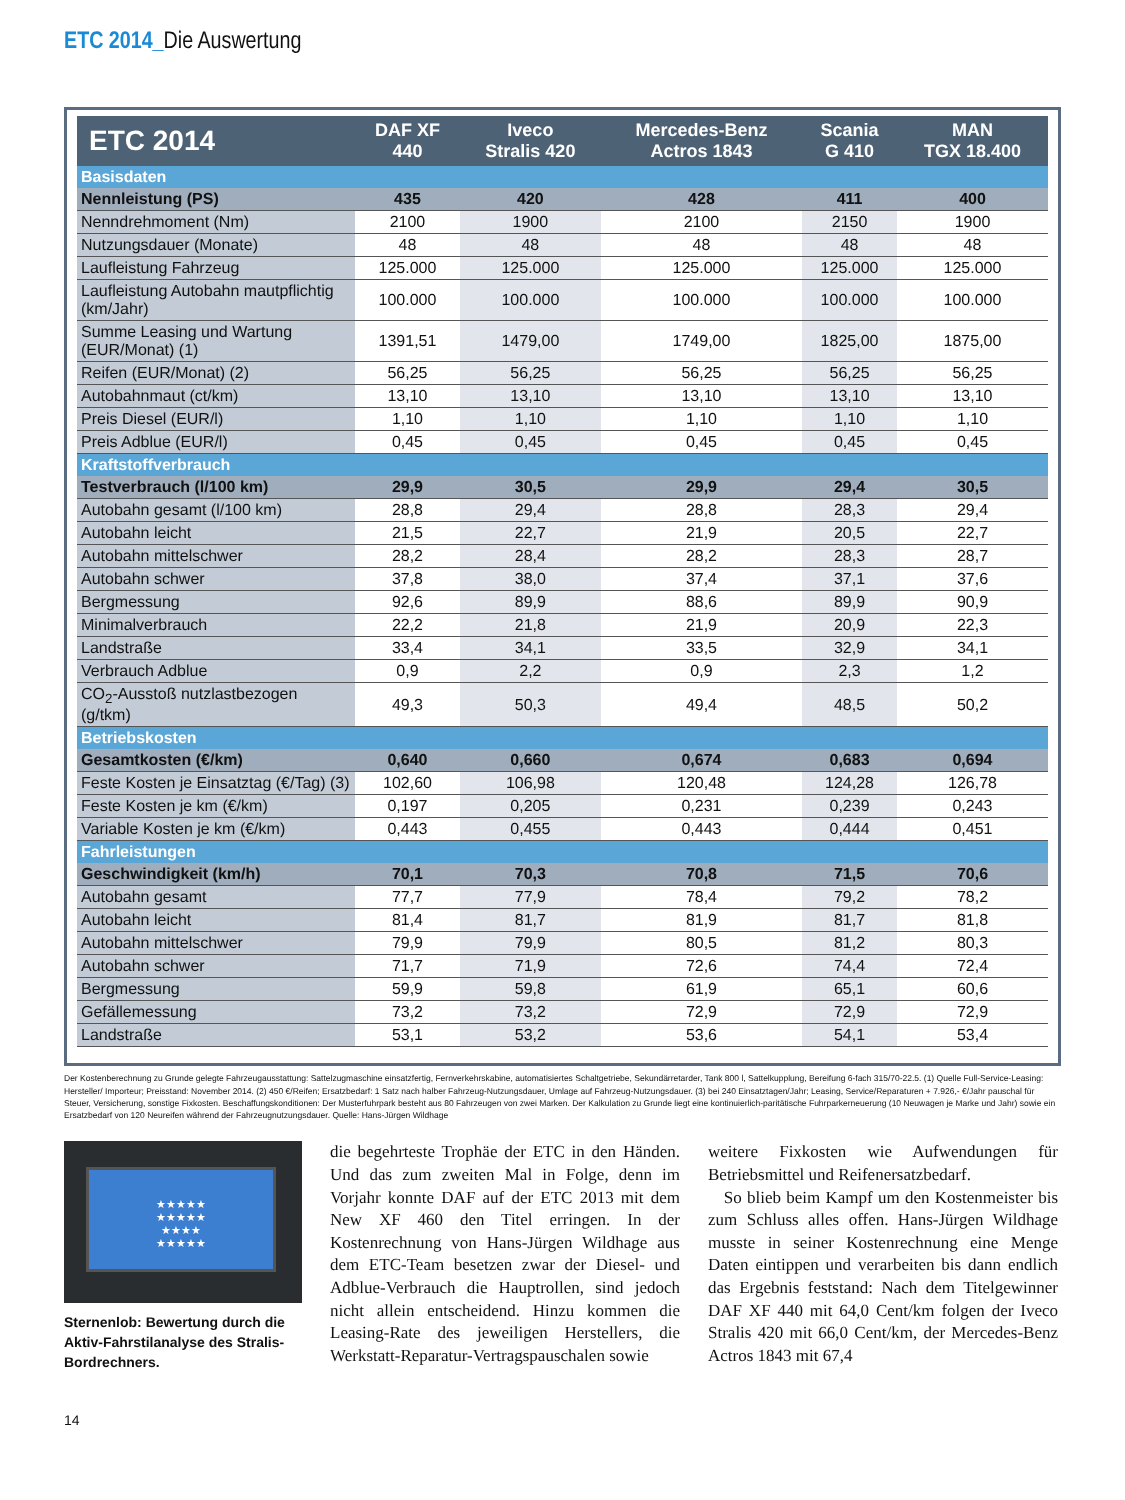ETC 2014_Die Auswertung
| ETC 2014 | DAF XF 440 | Iveco Stralis 420 | Mercedes-Benz Actros 1843 | Scania G 410 | MAN TGX 18.400 |
| --- | --- | --- | --- | --- | --- |
| Basisdaten | | | | | |
| Nennleistung (PS) | 435 | 420 | 428 | 411 | 400 |
| Nenndrehmoment (Nm) | 2100 | 1900 | 2100 | 2150 | 1900 |
| Nutzungsdauer (Monate) | 48 | 48 | 48 | 48 | 48 |
| Laufleistung Fahrzeug | 125.000 | 125.000 | 125.000 | 125.000 | 125.000 |
| Laufleistung Autobahn mautpflichtig (km/Jahr) | 100.000 | 100.000 | 100.000 | 100.000 | 100.000 |
| Summe Leasing und Wartung (EUR/Monat) (1) | 1391,51 | 1479,00 | 1749,00 | 1825,00 | 1875,00 |
| Reifen (EUR/Monat) (2) | 56,25 | 56,25 | 56,25 | 56,25 | 56,25 |
| Autobahnmaut (ct/km) | 13,10 | 13,10 | 13,10 | 13,10 | 13,10 |
| Preis Diesel (EUR/l) | 1,10 | 1,10 | 1,10 | 1,10 | 1,10 |
| Preis Adblue (EUR/l) | 0,45 | 0,45 | 0,45 | 0,45 | 0,45 |
| Kraftstoffverbrauch | | | | | |
| Testverbrauch (l/100 km) | 29,9 | 30,5 | 29,9 | 29,4 | 30,5 |
| Autobahn gesamt (l/100 km) | 28,8 | 29,4 | 28,8 | 28,3 | 29,4 |
| Autobahn leicht | 21,5 | 22,7 | 21,9 | 20,5 | 22,7 |
| Autobahn mittelschwer | 28,2 | 28,4 | 28,2 | 28,3 | 28,7 |
| Autobahn schwer | 37,8 | 38,0 | 37,4 | 37,1 | 37,6 |
| Bergmessung | 92,6 | 89,9 | 88,6 | 89,9 | 90,9 |
| Minimalverbrauch | 22,2 | 21,8 | 21,9 | 20,9 | 22,3 |
| Landstraße | 33,4 | 34,1 | 33,5 | 32,9 | 34,1 |
| Verbrauch Adblue | 0,9 | 2,2 | 0,9 | 2,3 | 1,2 |
| CO<sub>2</sub>-Ausstoß nutzlastbezogen (g/tkm) | 49,3 | 50,3 | 49,4 | 48,5 | 50,2 |
| Betriebskosten | | | | | |
| Gesamtkosten (€/km) | 0,640 | 0,660 | 0,674 | 0,683 | 0,694 |
| Feste Kosten je Einsatztag (€/Tag) (3) | 102,60 | 106,98 | 120,48 | 124,28 | 126,78 |
| Feste Kosten je km (€/km) | 0,197 | 0,205 | 0,231 | 0,239 | 0,243 |
| Variable Kosten je km (€/km) | 0,443 | 0,455 | 0,443 | 0,444 | 0,451 |
| Fahrleistungen | | | | | |
| Geschwindigkeit (km/h) | 70,1 | 70,3 | 70,8 | 71,5 | 70,6 |
| Autobahn gesamt | 77,7 | 77,9 | 78,4 | 79,2 | 78,2 |
| Autobahn leicht | 81,4 | 81,7 | 81,9 | 81,7 | 81,8 |
| Autobahn mittelschwer | 79,9 | 79,9 | 80,5 | 81,2 | 80,3 |
| Autobahn schwer | 71,7 | 71,9 | 72,6 | 74,4 | 72,4 |
| Bergmessung | 59,9 | 59,8 | 61,9 | 65,1 | 60,6 |
| Gefällemessung | 73,2 | 73,2 | 72,9 | 72,9 | 72,9 |
| Landstraße | 53,1 | 53,2 | 53,6 | 54,1 | 53,4 |
Der Kostenberechnung zu Grunde gelegte Fahrzeugausstattung: Sattelzugmaschine einsatzfertig, Fernverkehrskabine, automatisiertes Schaltgetriebe, Sekundärretarder, Tank 800 l, Sattelkupplung, Bereifung 6-fach 315/70-22.5. (1) Quelle Full-Service-Leasing: Hersteller/ Importeur; Preisstand: November 2014. (2) 450 €/Reifen; Ersatzbedarf: 1 Satz nach halber Fahrzeug-Nutzungsdauer, Umlage auf Fahrzeug-Nutzungsdauer. (3) bei 240 Einsatztagen/Jahr; Leasing, Service/Reparaturen + 7.926,- €/Jahr pauschal für Steuer, Versicherung, sonstige Fixkosten. Beschaffungskonditionen: Der Musterfuhrpark besteht aus 80 Fahrzeugen von zwei Marken. Der Kalkulation zu Grunde liegt eine kontinuierlich-paritätische Fuhrparkerneuerung (10 Neuwagen je Marke und Jahr) sowie ein Ersatzbedarf von 120 Neureifen während der Fahrzeugnutzungsdauer. Quelle: Hans-Jürgen Wildhage
★★★★★
★★★★★
★★★★
★★★★★
Sternenlob: Bewertung durch die Aktiv-Fahrstilanalyse des Stralis-Bordrechners.
die begehrteste Trophäe der ETC in den Händen. Und das zum zweiten Mal in Folge, denn im Vorjahr konnte DAF auf der ETC 2013 mit dem New XF 460 den Titel erringen. In der Kostenrechnung von Hans-Jürgen Wildhage aus dem ETC-Team besetzen zwar der Diesel- und Adblue-Verbrauch die Hauptrollen, sind jedoch nicht allein entscheidend. Hinzu kommen die Leasing-Rate des jeweiligen Herstellers, die Werkstatt-Reparatur-Vertragspauschalen sowie
weitere Fixkosten wie Aufwendungen für Betriebsmittel und Reifenersatzbedarf.
So blieb beim Kampf um den Kostenmeister bis zum Schluss alles offen. Hans-Jürgen Wildhage musste in seiner Kostenrechnung eine Menge Daten eintippen und verarbeiten bis dann endlich das Ergebnis feststand: Nach dem Titelgewinner DAF XF 440 mit 64,0 Cent/km folgen der Iveco Stralis 420 mit 66,0 Cent/km, der Mercedes-Benz Actros 1843 mit 67,4
14